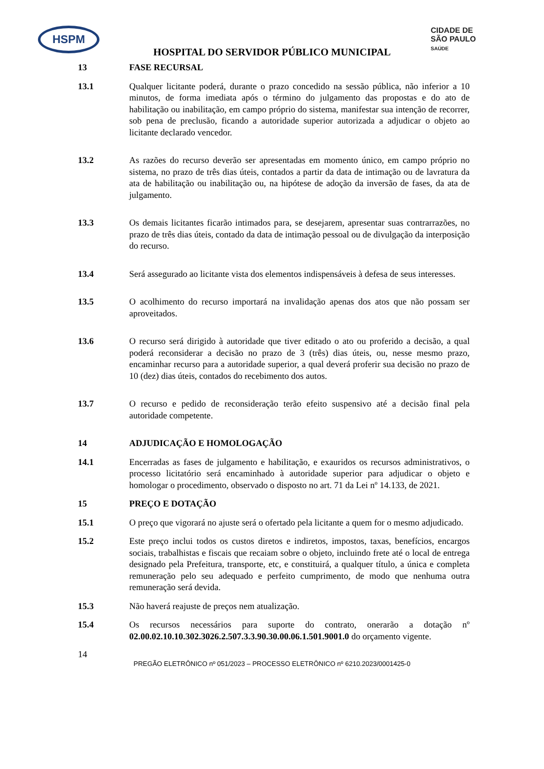HSPM
CIDADE DE
SÃO PAULO
SAÚDE
HOSPITAL DO SERVIDOR PÚBLICO MUNICIPAL
13 FASE RECURSAL
13.1 Qualquer licitante poderá, durante o prazo concedido na sessão pública, não inferior a 10 minutos, de forma imediata após o término do julgamento das propostas e do ato de habilitação ou inabilitação, em campo próprio do sistema, manifestar sua intenção de recorrer, sob pena de preclusão, ficando a autoridade superior autorizada a adjudicar o objeto ao licitante declarado vencedor.
13.2 As razões do recurso deverão ser apresentadas em momento único, em campo próprio no sistema, no prazo de três dias úteis, contados a partir da data de intimação ou de lavratura da ata de habilitação ou inabilitação ou, na hipótese de adoção da inversão de fases, da ata de julgamento.
13.3 Os demais licitantes ficarão intimados para, se desejarem, apresentar suas contrarrazões, no prazo de três dias úteis, contado da data de intimação pessoal ou de divulgação da interposição do recurso.
13.4 Será assegurado ao licitante vista dos elementos indispensáveis à defesa de seus interesses.
13.5 O acolhimento do recurso importará na invalidação apenas dos atos que não possam ser aproveitados.
13.6 O recurso será dirigido à autoridade que tiver editado o ato ou proferido a decisão, a qual poderá reconsiderar a decisão no prazo de 3 (três) dias úteis, ou, nesse mesmo prazo, encaminhar recurso para a autoridade superior, a qual deverá proferir sua decisão no prazo de 10 (dez) dias úteis, contados do recebimento dos autos.
13.7 O recurso e pedido de reconsideração terão efeito suspensivo até a decisão final pela autoridade competente.
14 ADJUDICAÇÃO E HOMOLOGAÇÃO
14.1 Encerradas as fases de julgamento e habilitação, e exauridos os recursos administrativos, o processo licitatório será encaminhado à autoridade superior para adjudicar o objeto e homologar o procedimento, observado o disposto no art. 71 da Lei nº 14.133, de 2021.
15 PREÇO E DOTAÇÃO
15.1 O preço que vigorará no ajuste será o ofertado pela licitante a quem for o mesmo adjudicado.
15.2 Este preço inclui todos os custos diretos e indiretos, impostos, taxas, benefícios, encargos sociais, trabalhistas e fiscais que recaiam sobre o objeto, incluindo frete até o local de entrega designado pela Prefeitura, transporte, etc, e constituirá, a qualquer título, a única e completa remuneração pelo seu adequado e perfeito cumprimento, de modo que nenhuma outra remuneração será devida.
15.3 Não haverá reajuste de preços nem atualização.
15.4 Os recursos necessários para suporte do contrato, onerarão a dotação nº 02.00.02.10.10.302.3026.2.507.3.3.90.30.00.06.1.501.9001.0 do orçamento vigente.
14
PREGÃO ELETRÔNICO nº 051/2023 – PROCESSO ELETRÔNICO nº 6210.2023/0001425-0